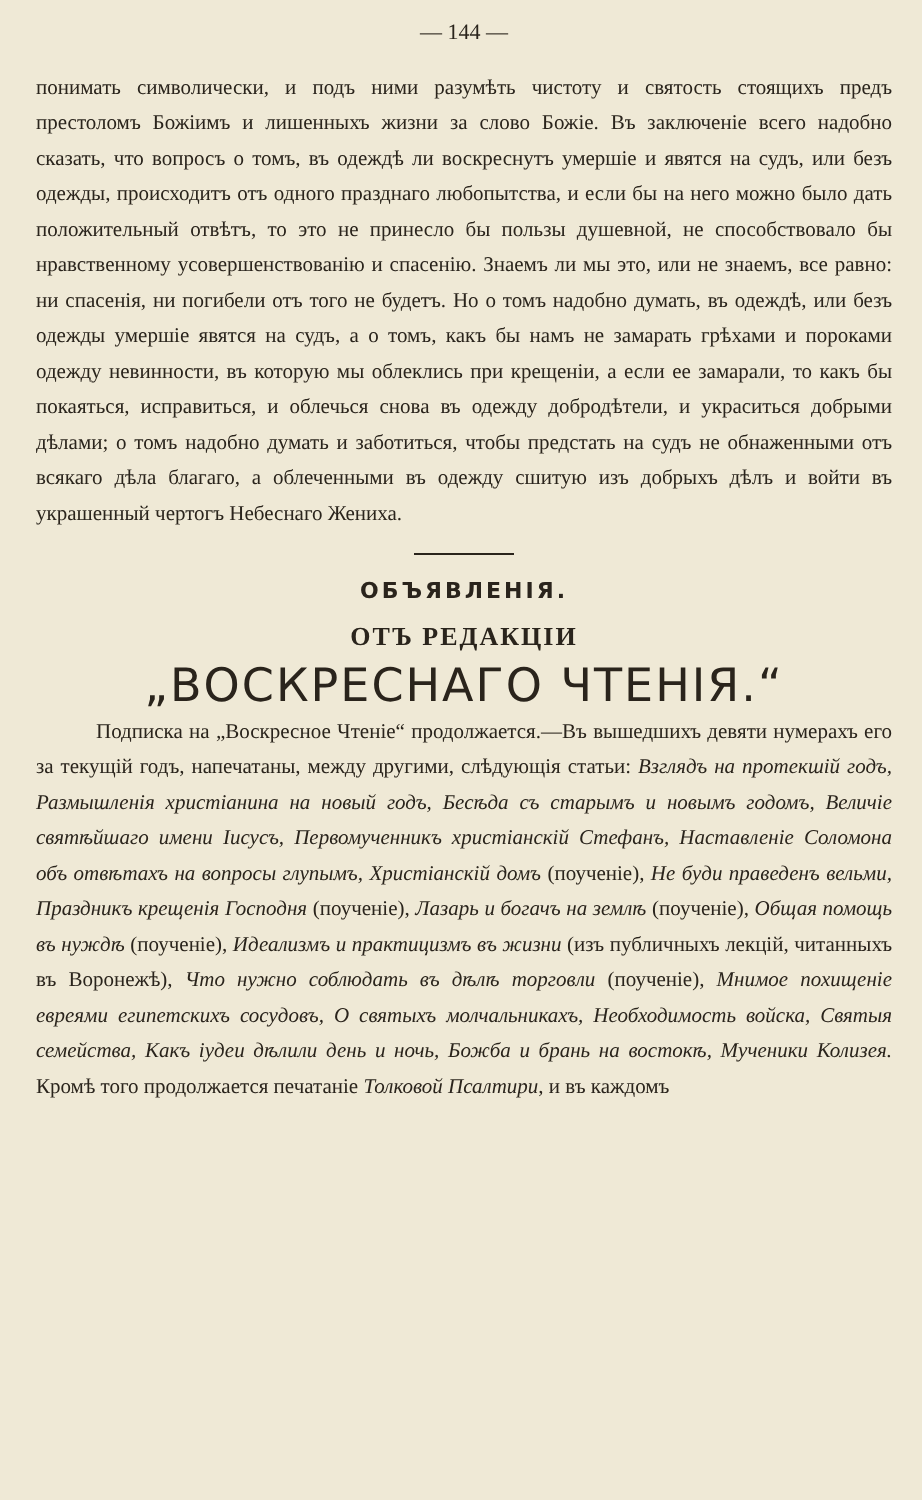— 144 —
понимать символически, и подъ ними разумѣть чистоту и святость стоящихъ предъ престоломъ Божіимъ и лишенныхъ жизни за слово Божіе. Въ заключеніе всего надобно сказать, что вопросъ о томъ, въ одеждѣ ли воскреснутъ умершіе и явятся на судъ, или безъ одежды, происходитъ отъ одного празднаго любопытства, и если бы на него можно было дать положительный отвѣтъ, то это не принесло бы пользы душевной, не способствовало бы нравственному усовершенствованію и спасенію. Знаемъ ли мы это, или не знаемъ, все равно: ни спасенія, ни погибели отъ того не будетъ. Но о томъ надобно думать, въ одеждѣ, или безъ одежды умершіе явятся на судъ, а о томъ, какъ бы намъ не замарать грѣхами и пороками одежду невинности, въ которую мы облеклись при крещеніи, а если ее замарали, то какъ бы покаяться, исправиться, и облечься снова въ одежду добродѣтели, и украситься добрыми дѣлами; о томъ надобно думать и заботиться, чтобы предстать на судъ не обнаженными отъ всякаго дѣла благаго, а облеченными въ одежду сшитую изъ добрыхъ дѣлъ и войти въ украшенный чертогъ Небеснаго Жениха.
ОБЪЯВЛЕНІЯ.
ОТЪ РЕДАКЦІИ
„ВОСКРЕСНАГО ЧТЕНІЯ.“
Подписка на „Воскресное Чтеніе“ продолжается.—Въ вышедшихъ девяти нумерахъ его за текущій годъ, напечатаны, между другими, слѣдующія статьи: Взглядъ на протекшій годъ, Размышленія христіанина на новый годъ, Бесѣда съ старымъ и новымъ годомъ, Величіе святѣйшаго имени Іисусъ, Первомученникъ христіанскій Стефанъ, Наставленіе Соломона объ отвѣтахъ на вопросы глупымъ, Христіанскій домъ (поученіе), Не буди праведенъ вельми, Праздникъ крещенія Господня (поученіе), Лазарь и богачъ на землѣ (поученіе), Общая помощь въ нуждѣ (поученіе), Идеализмъ и практицизмъ въ жизни (изъ публичныхъ лекцій, читанныхъ въ Воронежѣ), Что нужно соблюдать въ дѣлѣ торговли (поученіе), Мнимое похищеніе евреями египетскихъ сосудовъ, О святыхъ молчальникахъ, Необходимость войска, Святыя семейства, Какъ іудеи дѣлили день и ночь, Божба и брань на востокѣ, Мученики Колизея. Кромѣ того продолжается печатаніе Толковой Псалтири, и въ каждомъ